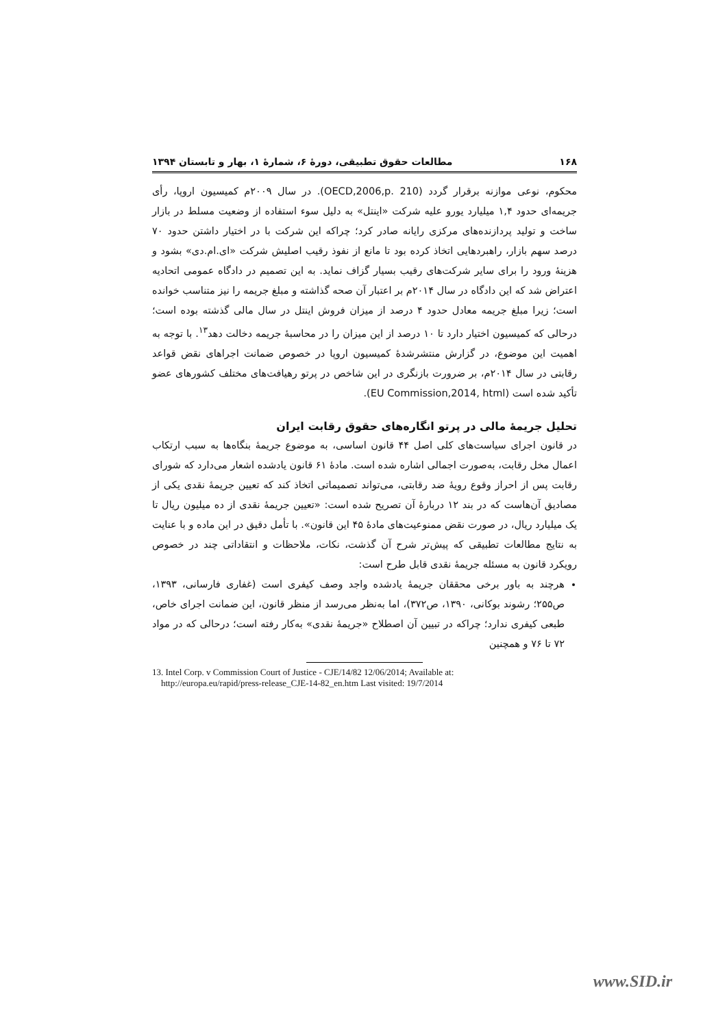۱۶۸ مطالعات حقوق تطبیقی، دورهٔ ۶، شمارهٔ ۱، بهار و تابستان ۱۳۹۴
محکوم، نوعی موازنه برقرار گردد (OECD,2006,p. 210). در سال ۲۰۰۹م کمیسیون اروپا، رأی جریمه‌ای حدود ۱,۴ میلیارد یورو علیه شرکت «اینتل» به دلیل سوء استفاده از وضعیت مسلط در بازار ساخت و تولید پردازنده‌های مرکزی رایانه صادر کرد؛ چراکه این شرکت با در اختیار داشتن حدود ۷۰ درصد سهم بازار، راهبردهایی اتخاذ کرده بود تا مانع از نفوذ رقیب اصلیش شرکت «ای.ام.دی» بشود و هزینهٔ ورود را برای سایر شرکت‌های رقیب بسیار گزاف نماید. به این تصمیم در دادگاه عمومی اتحادیه اعتراض شد که این دادگاه در سال ۲۰۱۴م بر اعتبار آن صحه گذاشته و مبلغ جریمه را نیز متناسب خوانده است؛ زیرا مبلغ جریمه معادل حدود ۴ درصد از میزان فروش اینتل در سال مالی گذشته بوده است؛ درحالی که کمیسیون اختیار دارد تا ۱۰ درصد از این میزان را در محاسبهٔ جریمه دخالت دهد<sup>۱۳</sup>. با توجه به اهمیت این موضوع، در گزارش منتشرشدهٔ کمیسیون اروپا در خصوص ضمانت اجراهای نقض قواعد رقابتی در سال ۲۰۱۴م، بر ضرورت بازنگری در این شاخص در پرتو رهیافت‌های مختلف کشورهای عضو تأکید شده است (EU Commission,2014, html).
تحلیل جریمهٔ مالی در پرتو انگاره‌های حقوق رقابت ایران
در قانون اجرای سیاست‌های کلی اصل ۴۴ قانون اساسی، به موضوع جریمهٔ بنگاه‌ها به سبب ارتکاب اعمال مخل رقابت، به‌صورت اجمالی اشاره شده است. مادهٔ ۶۱ قانون یادشده اشعار می‌دارد که شورای رقابت پس از احراز وقوع رویهٔ ضد رقابتی، می‌تواند تصمیماتی اتخاذ کند که تعیین جریمهٔ نقدی یکی از مصادیق آن‌هاست که در بند ۱۲ دربارهٔ آن تصریح شده است: «تعیین جریمهٔ نقدی از ده میلیون ریال تا یک میلیارد ریال، در صورت نقض ممنوعیت‌های مادهٔ ۴۵ این قانون». با تأمل دقیق در این ماده و با عنایت به نتایج مطالعات تطبیقی که پیش‌تر شرح آن گذشت، نکات، ملاحظات و انتقاداتی چند در خصوص رویکرد قانون به مسئله جریمهٔ نقدی قابل طرح است:
هرچند به باور برخی محققان جریمهٔ یادشده واجد وصف کیفری است (غفاری فارسانی، ۱۳۹۳، ص۲۵۵؛ رشوند بوکانی، ۱۳۹۰، ص۳۷۲)، اما به‌نظر می‌رسد از منظر قانون، این ضمانت اجرای خاص، طبعی کیفری ندارد؛ چراکه در تبیین آن اصطلاح «جریمهٔ نقدی» به‌کار رفته است؛ درحالی که در مواد ۷۲ تا ۷۶ و همچنین
13. Intel Corp. v Commission Court of Justice - CJE/14/82 12/06/2014; Available at:
http://europa.eu/rapid/press-release_CJE-14-82_en.htm Last visited: 19/7/2014
www.SID.ir